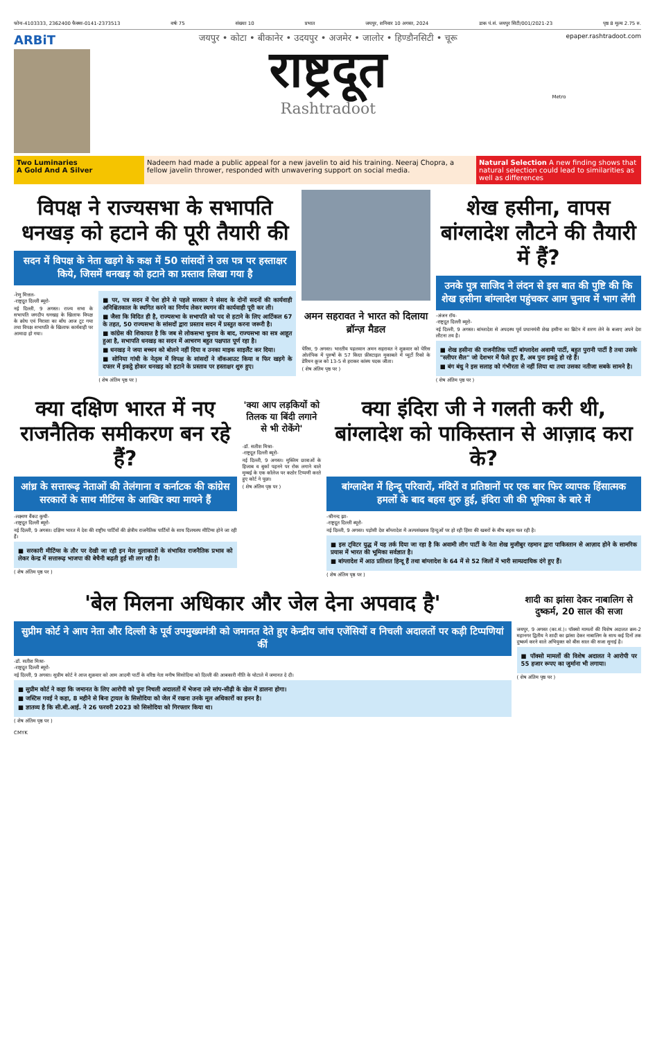फोनः-4103333, 2362400 फैक्सः-0141-2373513 वर्षः 75 संख्याः 10 प्रभात जयपुर, शनिवार 10 अगस्त, 2024 डाक पं.सं. जयपुर सिटी/001/2021-23 पृष्ठ 8 मूल्य 2.75 रु.
ARBiT
जयपुर • कोटा • बीकानेर • उदयपुर • अजमेर • जालोर • हिण्डौनसिटी • चूरू
राष्ट्रदूत
Metro
Rashtradoot
epaper.rashtradoot.com
Two Luminaries
A Gold And A Silver
Nadeem had made a public appeal for a new javelin to aid his training. Neeraj Chopra, a fellow javelin thrower, responded with unwavering support on social media.
Natural Selection A new finding shows that natural selection could lead to similarities as well as differences
विपक्ष ने राज्यसभा के सभापति धनखड़ को हटाने की पूरी तैयारी की
सदन में विपक्ष के नेता खड़गे के कक्ष में 50 सांसदों ने उस पत्र पर हस्ताक्षर किये, जिसमें धनखड़ को हटाने का प्रस्ताव लिखा गया है
-रेणु मित्तल-
-राष्ट्रदूत दिल्ली ब्यूरो-
नई दिल्ली, 9 अगस्त। राज्य सभा के सभापति जगदीप धनखड़ के खिलाफ विपक्ष के क्रोध एवं निराशा का बाँध आज टूट गया तथा विपक्ष सभापति के खिलाफ कार्यवाही पर आमादा हो गया।
■ पर, पत्र सदन में पेश होने से पहले सरकार ने संसद के दोनों सदनों की कार्यवाही अनिश्चितकाल के स्थगित करने का निर्णय लेकर स्थगन की कार्यवाही पूरी कर ली।
■ जैसा कि विदित ही है, राज्यसभा के सभापति को पद से हटाने के लिए आर्टिकल 67 के तहत, 50 राज्यसभा के सांसदों द्वारा प्रस्ताव सदन में प्रस्तुत करना जरूरी है।
■ कांग्रेस की शिकायत है कि जब से लोकसभा चुनाव के बाद, राज्यसभा का सत्र आहूत हुआ है, सभापति धनखड़ का सदन में आचरण बहुत पक्षपात पूर्ण रहा है।
■ धनखड़ ने जया बच्चन को बोलने नहीं दिया व उनका माइक साइलैंट कर दिया।
■ सोनिया गांधी के नेतृत्व में विपक्ष के सांसदों ने वॉकआउट किया व फिर खड़गे के दफ्तर में इकट्ठे होकर धनखड़ को हटाने के प्रस्ताव पर हस्ताक्षर शुरु हुए।
( शेष अंतिम पृष्ठ पर )
अमन सहरावत ने भारत को दिलाया ब्रॉन्ज़ मैडल
पेरिस, 9 अगस्त। भारतीय पहलवान अमन सहरावत ने शुक्रवार को पेरिस ओलंपिक में पुरुषों के 57 किग्रा फ्रीस्टाइल मुकाबले में प्यूर्टो रिको के डेरियन क्रूज को 13-5 से हराकर कांस्य पदक जीता।
( शेष अंतिम पृष्ठ पर )
शेख हसीना, वापस बांग्लादेश लौटने की तैयारी में हैं?
उनके पुत्र साजिद ने लंदन से इस बात की पुष्टि की कि शेख हसीना बांग्लादेश पहुंचकर आम चुनाव में भाग लेंगी
-अंजन रॉय-
-राष्ट्रदूत दिल्ली ब्यूरो-
नई दिल्ली, 9 अगस्त। बांग्लादेश से अपदस्थ पूर्व प्रधानमंत्री शेख हसीना का ब्रिटेन में शरण लेने के बजाए अपने देश लौटना तय है।
■ शेख हसीना की राजनीतिक पार्टी बांग्लादेश अवामी पार्टी, बहुत पुरानी पार्टी है तथा उसके "स्लीपर सैल" जो देशभर में फैले हुए हैं, अब पुनः इकट्ठे हो रहे हैं।
■ बंग बंधु ने इस सलाह को गंभीरता से नहीं लिया था तथा उसका नतीजा सबके सामने है।
( शेष अंतिम पृष्ठ पर )
क्या दक्षिण भारत में नए राजनैतिक समीकरण बन रहे हैं?
आंध्र के सत्तारूढ़ नेताओं की तेलंगाना व कर्नाटक की कांग्रेस सरकारों के साथ मीटिंग्स के आखिर क्या मायने हैं
-लक्ष्मण वैंकट कुची-
-राष्ट्रदूत दिल्ली ब्यूरो-
नई दिल्ली, 9 अगस्त। दक्षिण भारत में देश की राष्ट्रीय पार्टियों की क्षेत्रीय राजनैतिक पार्टियों के साथ दिलचस्प मीटिंग्स होने जा रही हैं।
■ सरकारी मीटिंग्स के तौर पर देखी जा रही इन मेल मुलाकातों के संभावित राजनैतिक प्रभाव को लेकर केन्द्र में सत्तारूढ़ भाजपा की बेचैनी बढ़ती हुई सी लग रही है।
( शेष अंतिम पृष्ठ पर )
'क्या आप लड़कियों को तिलक या बिंदी लगाने से भी रोकेंगे'
-डॉ. सतीश मिश्रा-
-राष्ट्रदूत दिल्ली ब्यूरो-
नई दिल्ली, 9 अगस्त। मुस्लिम छात्राओं के हिजाब व बुर्का पहनने पर रोक लगाने वाले मुम्बई के एक कॉलेज पर कठोर टिप्पणी करते हुए कोर्ट ने पूछा।
( शेष अंतिम पृष्ठ पर )
क्या इंदिरा जी ने गलती करी थी, बांग्लादेश को पाकिस्तान से आज़ाद करा के?
बांग्लादेश में हिन्दू परिवारों, मंदिरों व प्रतिष्ठानों पर एक बार फिर व्यापक हिंसात्मक हमलों के बाद बहस शुरु हुई, इंदिरा जी की भूमिका के बारे में
-श्रीनन्द झा-
-राष्ट्रदूत दिल्ली ब्यूरो-
नई दिल्ली, 9 अगस्त। पड़ोसी देश बाँग्लादेश में अल्पसंख्यक हिन्दुओं पर हो रही हिंसा की खबरों के बीच बहस चल रही है।
■ इस ट्विटर युद्ध में यह तर्क दिया जा रहा है कि अवामी लीग पार्टी के नेता शेख मुजीबुर रहमान द्वारा पाकिस्तान से आज़ाद होने के सामरिक प्रयास में भारत की भूमिका सर्वज्ञात है।
■ बांग्लादेश में आठ प्रतिशत हिन्दू हैं तथा बांग्लादेश के 64 में से 52 जिलों में भारी साम्प्रदायिक दंगे हुए हैं।
( शेष अंतिम पृष्ठ पर )
'बेल मिलना अधिकार और जेल देना अपवाद है'
सुप्रीम कोर्ट ने आप नेता और दिल्ली के पूर्व उपमुख्यमंत्री को जमानत देते हुए केन्द्रीय जांच एजेंसियों व निचली अदालतों पर कड़ी टिप्पणियां कीं
-डॉ. सतीश मिश्रा-
-राष्ट्रदूत दिल्ली ब्यूरो-
नई दिल्ली, 9 अगस्त। सुप्रीम कोर्ट ने आज शुक्रवार को आम आदमी पार्टी के वरिष्ठ नेता मनीष सिसोदिया को दिल्ली की आबकारी नीति के घोटाले में जमानत दे दी।
■ सुप्रीम कोर्ट ने कहा कि जमानत के लिए आरोपी को पुनः निचली अदालतों में भेजना उसे सांप-सीढ़ी के खेल में डालना होगा।
■ जस्टिस गवई ने कहा, 8 महीने से बिना ट्रायल के सिसोदिया को जेल में रखना उनके मूल अधिकारों का हनन है।
■ ज्ञातव्य है कि सी.बी.आई. ने 26 फरवरी 2023 को सिसोदिया को गिरफ्तार किया था।
( शेष अंतिम पृष्ठ पर )
शादी का झांसा देकर नाबालिग से दुष्कर्म, 20 साल की सजा
जयपुर, 9 अगस्त (का.सं.)। पॉक्सो मामलों की विशेष अदालत क्रम-2 महानगर द्वितीय ने शादी का झांसा देकर नाबालिग के साथ कई दिनों तक दुष्कर्म करने वाले अभियुक्त को बीस साल की सजा सुनाई है।
■ पॉक्सो मामलों की विशेष अदालत ने आरोपी पर 55 हजार रूपए का जुर्माना भी लगाया।
( शेष अंतिम पृष्ठ पर )
CMYK